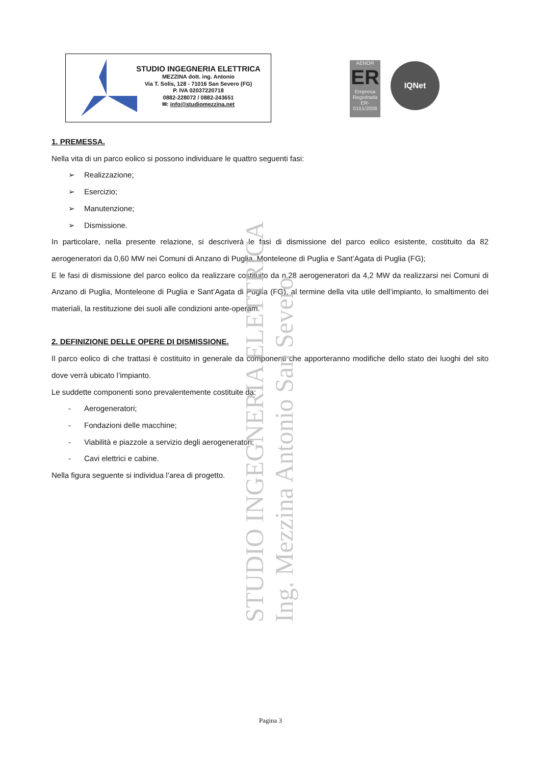STUDIO INGEGNERIA ELETTRICA
MEZZINA dott. ing. Antonio
Via T. Solis, 128 - 71016 San Severo (FG)
P. IVA 02037220718
0882-228072 / 0882-243651
✉: info@studiomezzina.net
AENOR
ER
Empresa Registrada
ER-0151/2008
IQNet
1. PREMESSA.
Nella vita di un parco eolico si possono individuare le quattro seguenti fasi:
➢ Realizzazione;
➢ Esercizio;
➢ Manutenzione;
➢ Dismissione.
In particolare, nella presente relazione, si descriverà le fasi di dismissione del parco eolico esistente, costituito da 82 aerogeneratori da 0,60 MW nei Comuni di Anzano di Puglia, Monteleone di Puglia e Sant’Agata di Puglia (FG);
E le fasi di dismissione del parco eolico da realizzare costituito da n.28 aerogeneratori da 4,2 MW da realizzarsi nei Comuni di Anzano di Puglia, Monteleone di Puglia e Sant’Agata di Puglia (FG), al termine della vita utile dell’impianto, lo smaltimento dei materiali, la restituzione dei suoli alle condizioni ante-operam.
2. DEFINIZIONE DELLE OPERE DI DISMISSIONE.
Il parco eolico di che trattasi è costituito in generale da componenti che apporteranno modifiche dello stato dei luoghi del sito dove verrà ubicato l’impianto.
Le suddette componenti sono prevalentemente costituite da:
- Aerogeneratori;
- Fondazioni delle macchine;
- Viabilità e piazzole a servizio degli aerogeneratori;
- Cavi elettrici e cabine.
Nella figura seguente si individua l’area di progetto.
STUDIO INGEGNERIA ELETTRICA Ing. Mezzina Antonio San Severo
Pagina 3